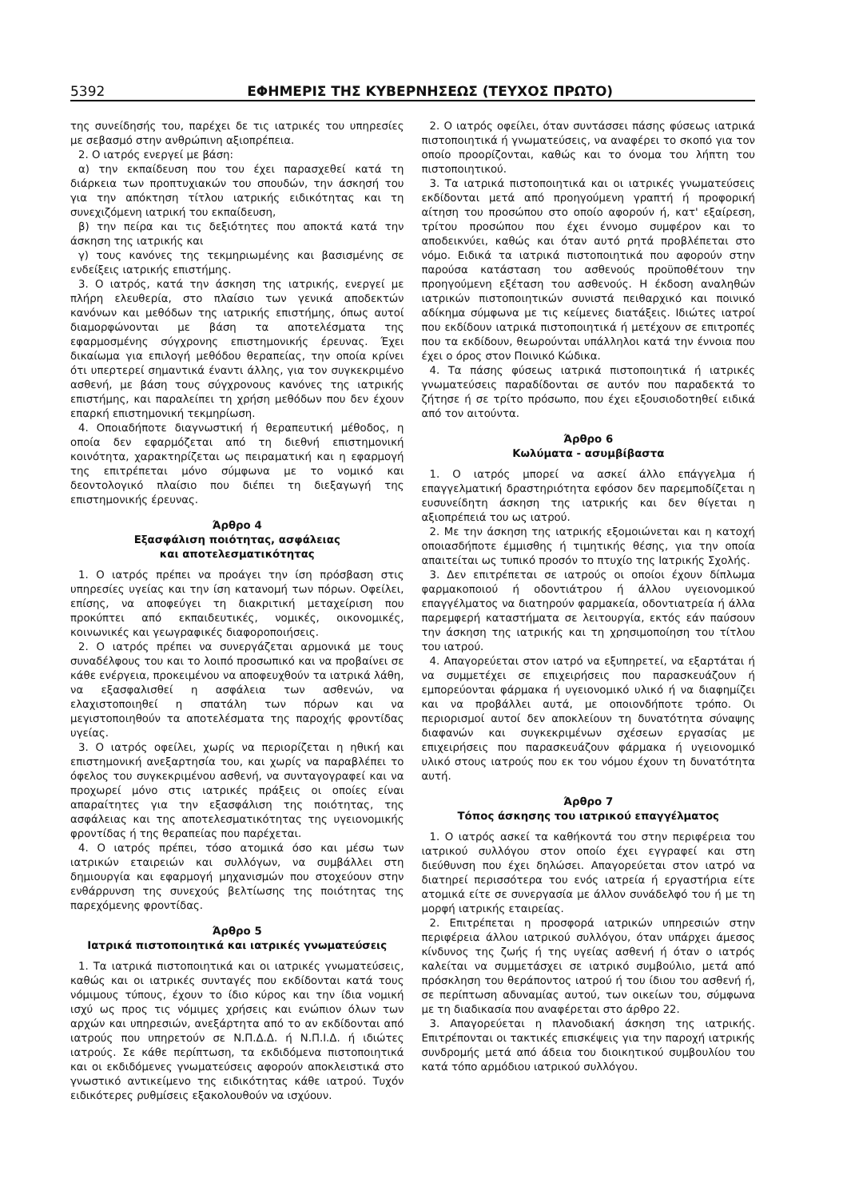5392 ΕΦΗΜΕΡΙΣ ΤΗΣ ΚΥΒΕΡΝΗΣΕΩΣ (ΤΕΥΧΟΣ ΠΡΩΤΟ)
της συνείδησής του, παρέχει δε τις ιατρικές του υπηρεσίες με σεβασμό στην ανθρώπινη αξιοπρέπεια.
2. Ο ιατρός ενεργεί με βάση:
α) την εκπαίδευση που του έχει παρασχεθεί κατά τη διάρκεια των προπτυχιακών του σπουδών, την άσκησή του για την απόκτηση τίτλου ιατρικής ειδικότητας και τη συνεχιζόμενη ιατρική του εκπαίδευση,
β) την πείρα και τις δεξιότητες που αποκτά κατά την άσκηση της ιατρικής και
γ) τους κανόνες της τεκμηριωμένης και βασισμένης σε ενδείξεις ιατρικής επιστήμης.
3. Ο ιατρός, κατά την άσκηση της ιατρικής, ενεργεί με πλήρη ελευθερία, στο πλαίσιο των γενικά αποδεκτών κανόνων και μεθόδων της ιατρικής επιστήμης, όπως αυτοί διαμορφώνονται με βάση τα αποτελέσματα της εφαρμοσμένης σύγχρονης επιστημονικής έρευνας. Έχει δικαίωμα για επιλογή μεθόδου θεραπείας, την οποία κρίνει ότι υπερτερεί σημαντικά έναντι άλλης, για τον συγκεκριμένο ασθενή, με βάση τους σύγχρονους κανόνες της ιατρικής επιστήμης, και παραλείπει τη χρήση μεθόδων που δεν έχουν επαρκή επιστημονική τεκμηρίωση.
4. Οποιαδήποτε διαγνωστική ή θεραπευτική μέθοδος, η οποία δεν εφαρμόζεται από τη διεθνή επιστημονική κοινότητα, χαρακτηρίζεται ως πειραματική και η εφαρμογή της επιτρέπεται μόνο σύμφωνα με το νομικό και δεοντολογικό πλαίσιο που διέπει τη διεξαγωγή της επιστημονικής έρευνας.
Άρθρο 4
Εξασφάλιση ποιότητας, ασφάλειας
και αποτελεσματικότητας
1. Ο ιατρός πρέπει να προάγει την ίση πρόσβαση στις υπηρεσίες υγείας και την ίση κατανομή των πόρων. Οφείλει, επίσης, να αποφεύγει τη διακριτική μεταχείριση που προκύπτει από εκπαιδευτικές, νομικές, οικονομικές, κοινωνικές και γεωγραφικές διαφοροποιήσεις.
2. Ο ιατρός πρέπει να συνεργάζεται αρμονικά με τους συναδέλφους του και το λοιπό προσωπικό και να προβαίνει σε κάθε ενέργεια, προκειμένου να αποφευχθούν τα ιατρικά λάθη, να εξασφαλισθεί η ασφάλεια των ασθενών, να ελαχιστοποιηθεί η σπατάλη των πόρων και να μεγιστοποιηθούν τα αποτελέσματα της παροχής φροντίδας υγείας.
3. Ο ιατρός οφείλει, χωρίς να περιορίζεται η ηθική και επιστημονική ανεξαρτησία του, και χωρίς να παραβλέπει το όφελος του συγκεκριμένου ασθενή, να συνταγογραφεί και να προχωρεί μόνο στις ιατρικές πράξεις οι οποίες είναι απαραίτητες για την εξασφάλιση της ποιότητας, της ασφάλειας και της αποτελεσματικότητας της υγειονομικής φροντίδας ή της θεραπείας που παρέχεται.
4. Ο ιατρός πρέπει, τόσο ατομικά όσο και μέσω των ιατρικών εταιρειών και συλλόγων, να συμβάλλει στη δημιουργία και εφαρμογή μηχανισμών που στοχεύουν στην ενθάρρυνση της συνεχούς βελτίωσης της ποιότητας της παρεχόμενης φροντίδας.
Άρθρο 5
Ιατρικά πιστοποιητικά και ιατρικές γνωματεύσεις
1. Τα ιατρικά πιστοποιητικά και οι ιατρικές γνωματεύσεις, καθώς και οι ιατρικές συνταγές που εκδίδονται κατά τους νόμιμους τύπους, έχουν το ίδιο κύρος και την ίδια νομική ισχύ ως προς τις νόμιμες χρήσεις και ενώπιον όλων των αρχών και υπηρεσιών, ανεξάρτητα από το αν εκδίδονται από ιατρούς που υπηρετούν σε Ν.Π.Δ.Δ. ή Ν.Π.Ι.Δ. ή ιδιώτες ιατρούς. Σε κάθε περίπτωση, τα εκδιδόμενα πιστοποιητικά και οι εκδιδόμενες γνωματεύσεις αφορούν αποκλειστικά στο γνωστικό αντικείμενο της ειδικότητας κάθε ιατρού. Τυχόν ειδικότερες ρυθμίσεις εξακολουθούν να ισχύουν.
2. Ο ιατρός οφείλει, όταν συντάσσει πάσης φύσεως ιατρικά πιστοποιητικά ή γνωματεύσεις, να αναφέρει το σκοπό για τον οποίο προορίζονται, καθώς και το όνομα του λήπτη του πιστοποιητικού.
3. Τα ιατρικά πιστοποιητικά και οι ιατρικές γνωματεύσεις εκδίδονται μετά από προηγούμενη γραπτή ή προφορική αίτηση του προσώπου στο οποίο αφορούν ή, κατ' εξαίρεση, τρίτου προσώπου που έχει έννομο συμφέρον και το αποδεικνύει, καθώς και όταν αυτό ρητά προβλέπεται στο νόμο. Ειδικά τα ιατρικά πιστοποιητικά που αφορούν στην παρούσα κατάσταση του ασθενούς προϋποθέτουν την προηγούμενη εξέταση του ασθενούς. Η έκδοση αναληθών ιατρικών πιστοποιητικών συνιστά πειθαρχικό και ποινικό αδίκημα σύμφωνα με τις κείμενες διατάξεις. Ιδιώτες ιατροί που εκδίδουν ιατρικά πιστοποιητικά ή μετέχουν σε επιτροπές που τα εκδίδουν, θεωρούνται υπάλληλοι κατά την έννοια που έχει ο όρος στον Ποινικό Κώδικα.
4. Τα πάσης φύσεως ιατρικά πιστοποιητικά ή ιατρικές γνωματεύσεις παραδίδονται σε αυτόν που παραδεκτά το ζήτησε ή σε τρίτο πρόσωπο, που έχει εξουσιοδοτηθεί ειδικά από τον αιτούντα.
Άρθρο 6
Κωλύματα - ασυμβίβαστα
1. Ο ιατρός μπορεί να ασκεί άλλο επάγγελμα ή επαγγελματική δραστηριότητα εφόσον δεν παρεμποδίζεται η ευσυνείδητη άσκηση της ιατρικής και δεν θίγεται η αξιοπρέπειά του ως ιατρού.
2. Με την άσκηση της ιατρικής εξομοιώνεται και η κατοχή οποιασδήποτε έμμισθης ή τιμητικής θέσης, για την οποία απαιτείται ως τυπικό προσόν το πτυχίο της Ιατρικής Σχολής.
3. Δεν επιτρέπεται σε ιατρούς οι οποίοι έχουν δίπλωμα φαρμακοποιού ή οδοντιάτρου ή άλλου υγειονομικού επαγγέλματος να διατηρούν φαρμακεία, οδοντιατρεία ή άλλα παρεμφερή καταστήματα σε λειτουργία, εκτός εάν παύσουν την άσκηση της ιατρικής και τη χρησιμοποίηση του τίτλου του ιατρού.
4. Απαγορεύεται στον ιατρό να εξυπηρετεί, να εξαρτάται ή να συμμετέχει σε επιχειρήσεις που παρασκευάζουν ή εμπορεύονται φάρμακα ή υγειονομικό υλικό ή να διαφημίζει και να προβάλλει αυτά, με οποιονδήποτε τρόπο. Οι περιορισμοί αυτοί δεν αποκλείουν τη δυνατότητα σύναψης διαφανών και συγκεκριμένων σχέσεων εργασίας με επιχειρήσεις που παρασκευάζουν φάρμακα ή υγειονομικό υλικό στους ιατρούς που εκ του νόμου έχουν τη δυνατότητα αυτή.
Άρθρο 7
Τόπος άσκησης του ιατρικού επαγγέλματος
1. Ο ιατρός ασκεί τα καθήκοντά του στην περιφέρεια του ιατρικού συλλόγου στον οποίο έχει εγγραφεί και στη διεύθυνση που έχει δηλώσει. Απαγορεύεται στον ιατρό να διατηρεί περισσότερα του ενός ιατρεία ή εργαστήρια είτε ατομικά είτε σε συνεργασία με άλλον συνάδελφό του ή με τη μορφή ιατρικής εταιρείας.
2. Επιτρέπεται η προσφορά ιατρικών υπηρεσιών στην περιφέρεια άλλου ιατρικού συλλόγου, όταν υπάρχει άμεσος κίνδυνος της ζωής ή της υγείας ασθενή ή όταν ο ιατρός καλείται να συμμετάσχει σε ιατρικό συμβούλιο, μετά από πρόσκληση του θεράποντος ιατρού ή του ίδιου του ασθενή ή, σε περίπτωση αδυναμίας αυτού, των οικείων του, σύμφωνα με τη διαδικασία που αναφέρεται στο άρθρο 22.
3. Απαγορεύεται η πλανοδιακή άσκηση της ιατρικής. Επιτρέπονται οι τακτικές επισκέψεις για την παροχή ιατρικής συνδρομής μετά από άδεια του διοικητικού συμβουλίου του κατά τόπο αρμόδιου ιατρικού συλλόγου.